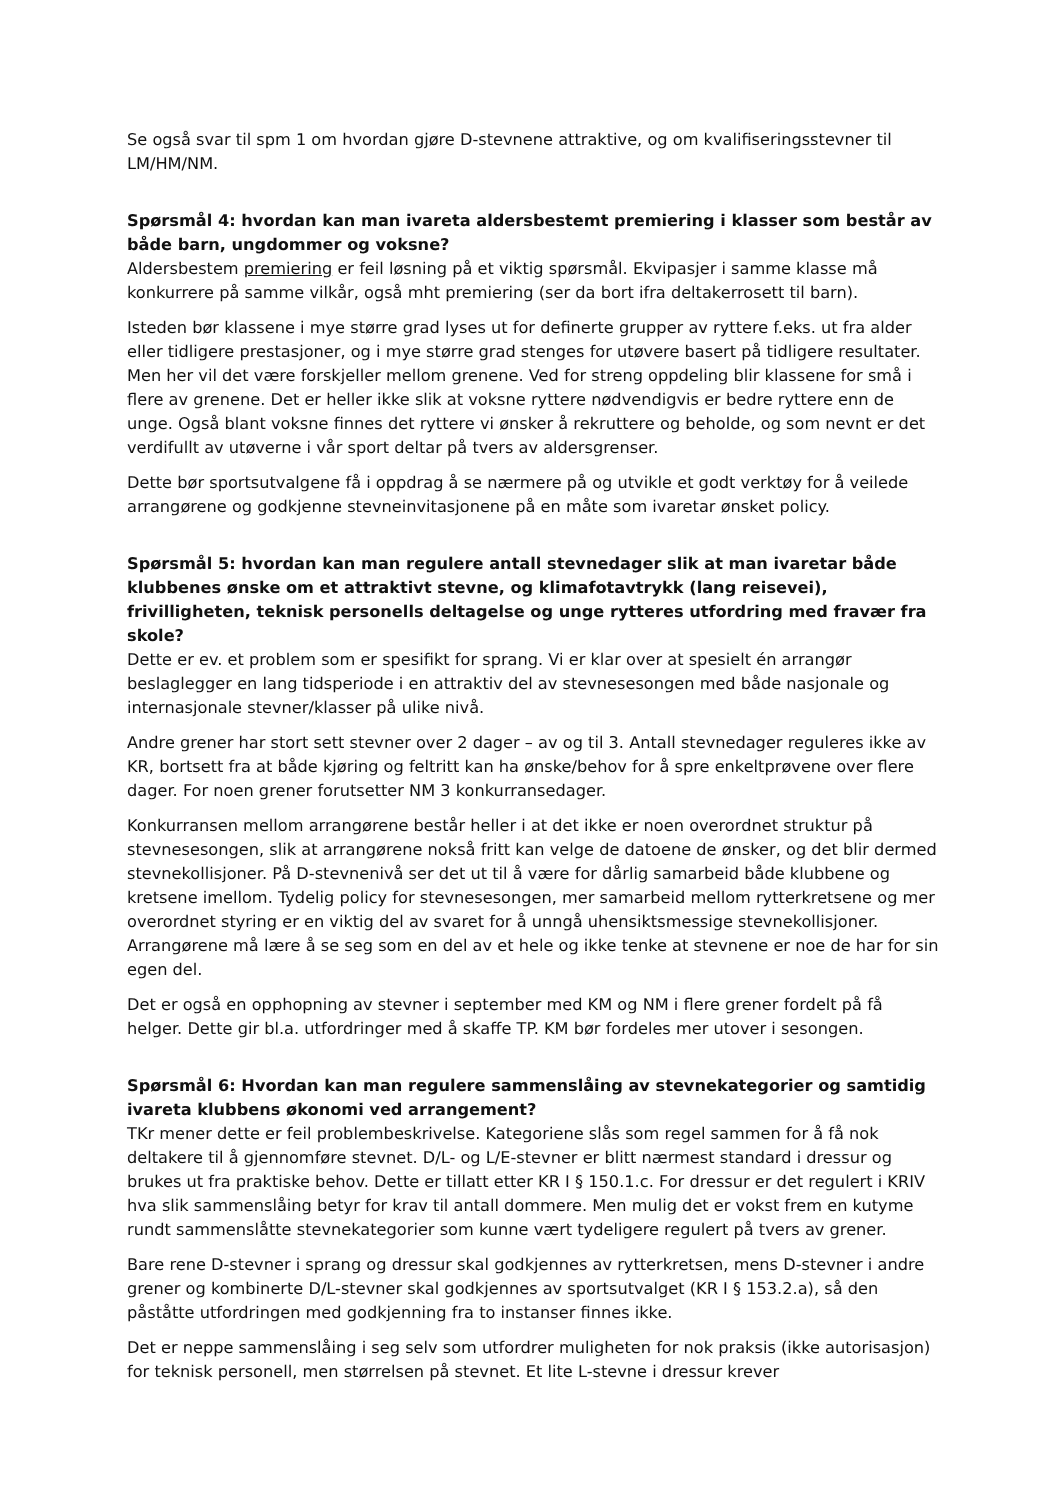Se også svar til spm 1 om hvordan gjøre D-stevnene attraktive, og om kvalifiseringsstevner til LM/HM/NM.
Spørsmål 4: hvordan kan man ivareta aldersbestemt premiering i klasser som består av både barn, ungdommer og voksne?
Aldersbestem premiering er feil løsning på et viktig spørsmål. Ekvipasjer i samme klasse må konkurrere på samme vilkår, også mht premiering (ser da bort ifra deltakerrosett til barn).
Isteden bør klassene i mye større grad lyses ut for definerte grupper av ryttere f.eks. ut fra alder eller tidligere prestasjoner, og i mye større grad stenges for utøvere basert på tidligere resultater. Men her vil det være forskjeller mellom grenene. Ved for streng oppdeling blir klassene for små i flere av grenene. Det er heller ikke slik at voksne ryttere nødvendigvis er bedre ryttere enn de unge. Også blant voksne finnes det ryttere vi ønsker å rekruttere og beholde, og som nevnt er det verdifullt av utøverne i vår sport deltar på tvers av aldersgrenser.
Dette bør sportsutvalgene få i oppdrag å se nærmere på og utvikle et godt verktøy for å veilede arrangørene og godkjenne stevneinvitasjonene på en måte som ivaretar ønsket policy.
Spørsmål 5: hvordan kan man regulere antall stevnedager slik at man ivaretar både klubbenes ønske om et attraktivt stevne, og klimafotavtrykk (lang reisevei), frivilligheten, teknisk personells deltagelse og unge rytteres utfordring med fravær fra skole?
Dette er ev. et problem som er spesifikt for sprang. Vi er klar over at spesielt én arrangør beslaglegger en lang tidsperiode i en attraktiv del av stevnesesongen med både nasjonale og internasjonale stevner/klasser på ulike nivå.
Andre grener har stort sett stevner over 2 dager – av og til 3. Antall stevnedager reguleres ikke av KR, bortsett fra at både kjøring og feltritt kan ha ønske/behov for å spre enkeltprøvene over flere dager. For noen grener forutsetter NM 3 konkurransedager.
Konkurransen mellom arrangørene består heller i at det ikke er noen overordnet struktur på stevnesesongen, slik at arrangørene nokså fritt kan velge de datoene de ønsker, og det blir dermed stevnekollisjoner. På D-stevnenivå ser det ut til å være for dårlig samarbeid både klubbene og kretsene imellom. Tydelig policy for stevnesesongen, mer samarbeid mellom rytterkretsene og mer overordnet styring er en viktig del av svaret for å unngå uhensiktsmessige stevnekollisjoner. Arrangørene må lære å se seg som en del av et hele og ikke tenke at stevnene er noe de har for sin egen del.
Det er også en opphopning av stevner i september med KM og NM i flere grener fordelt på få helger. Dette gir bl.a. utfordringer med å skaffe TP. KM bør fordeles mer utover i sesongen.
Spørsmål 6: Hvordan kan man regulere sammenslåing av stevnekategorier og samtidig ivareta klubbens økonomi ved arrangement?
TKr mener dette er feil problembeskrivelse. Kategoriene slås som regel sammen for å få nok deltakere til å gjennomføre stevnet. D/L- og L/E-stevner er blitt nærmest standard i dressur og brukes ut fra praktiske behov. Dette er tillatt etter KR I § 150.1.c. For dressur er det regulert i KRIV hva slik sammenslåing betyr for krav til antall dommere. Men mulig det er vokst frem en kutyme rundt sammenslåtte stevnekategorier som kunne vært tydeligere regulert på tvers av grener.
Bare rene D-stevner i sprang og dressur skal godkjennes av rytterkretsen, mens D-stevner i andre grener og kombinerte D/L-stevner skal godkjennes av sportsutvalget (KR I § 153.2.a), så den påståtte utfordringen med godkjenning fra to instanser finnes ikke.
Det er neppe sammenslåing i seg selv som utfordrer muligheten for nok praksis (ikke autorisasjon) for teknisk personell, men størrelsen på stevnet. Et lite L-stevne i dressur krever